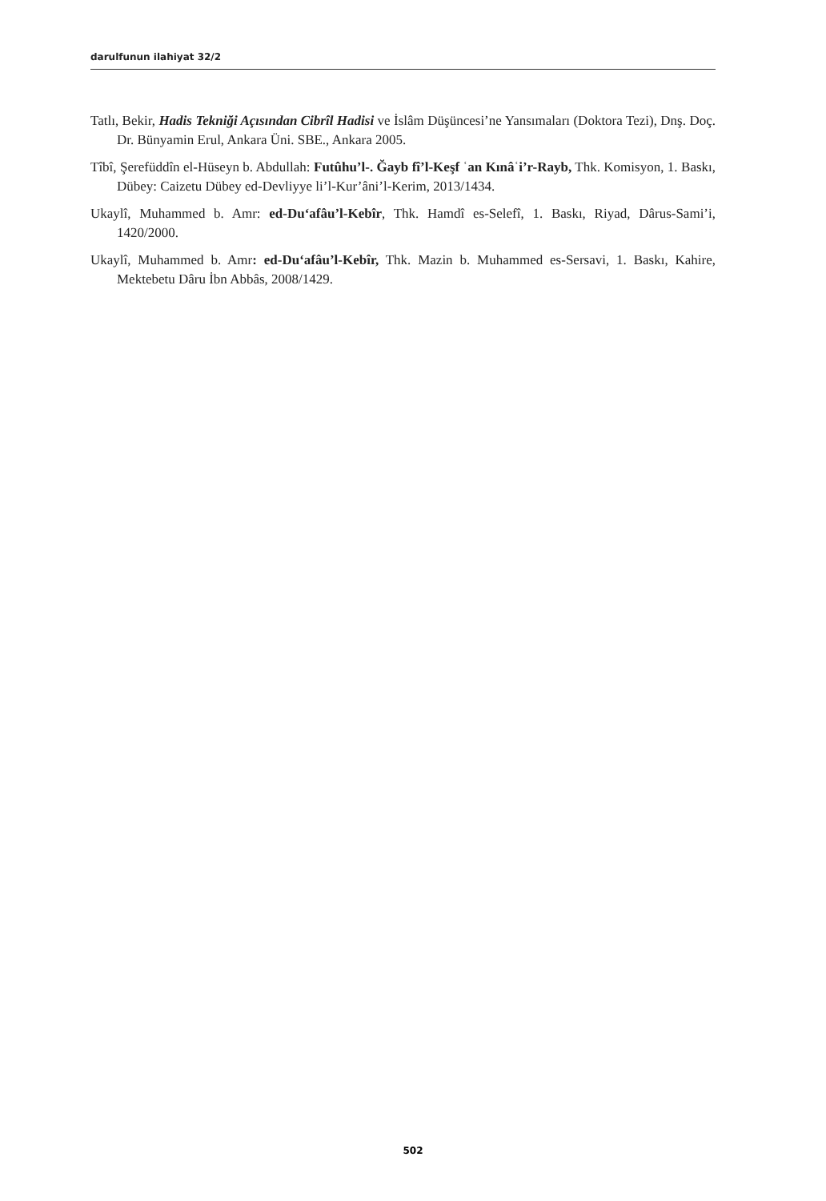darulfunun ilahiyat 32/2
Tatlı, Bekir, Hadis Tekniği Açısından Cibrîl Hadisi ve İslâm Düşüncesi’ne Yansımaları (Doktora Tezi), Dnş. Doç. Dr. Bünyamin Erul, Ankara Üni. SBE., Ankara 2005.
Tîbî, Şerefüddîn el-Hüseyn b. Abdullah: Futûhu’l-. Ğayb fî’l-Keşf ʿan Kınâʿi’r-Rayb, Thk. Komisyon, 1. Baskı, Dübey: Caizetu Dübey ed-Devliyye li’l-Kur’âni’l-Kerim, 2013/1434.
Ukaylî, Muhammed b. Amr: ed-Du‘afâu’l-Kebîr, Thk. Hamdî es-Selefî, 1. Baskı, Riyad, Dârus-Sami’i, 1420/2000.
Ukaylî, Muhammed b. Amr: ed-Du‘afâu’l-Kebîr, Thk. Mazin b. Muhammed es-Sersavi, 1. Baskı, Kahire, Mektebetu Dâru İbn Abbâs, 2008/1429.
502